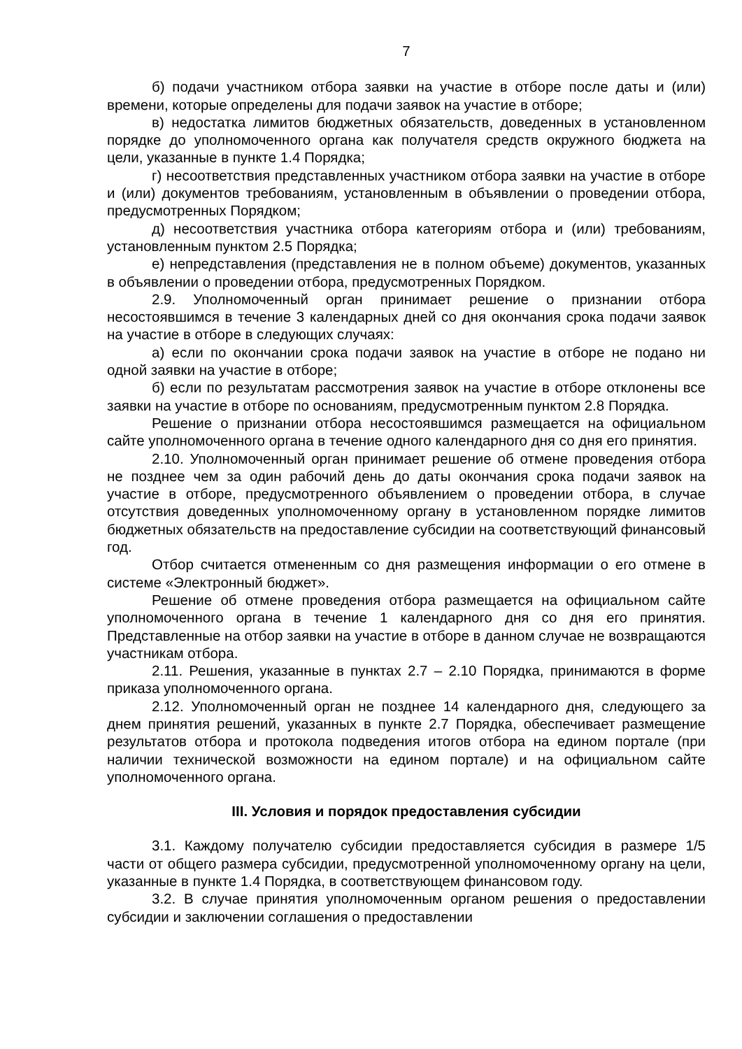7
б) подачи участником отбора заявки на участие в отборе после даты и (или) времени, которые определены для подачи заявок на участие в отборе;
в) недостатка лимитов бюджетных обязательств, доведенных в установленном порядке до уполномоченного органа как получателя средств окружного бюджета на цели, указанные в пункте 1.4 Порядка;
г) несоответствия представленных участником отбора заявки на участие в отборе и (или) документов требованиям, установленным в объявлении о проведении отбора, предусмотренных Порядком;
д) несоответствия участника отбора категориям отбора и (или) требованиям, установленным пунктом 2.5 Порядка;
е) непредставления (представления не в полном объеме) документов, указанных в объявлении о проведении отбора, предусмотренных Порядком.
2.9. Уполномоченный орган принимает решение о признании отбора несостоявшимся в течение 3 календарных дней со дня окончания срока подачи заявок на участие в отборе в следующих случаях:
а) если по окончании срока подачи заявок на участие в отборе не подано ни одной заявки на участие в отборе;
б) если по результатам рассмотрения заявок на участие в отборе отклонены все заявки на участие в отборе по основаниям, предусмотренным пунктом 2.8 Порядка.
Решение о признании отбора несостоявшимся размещается на официальном сайте уполномоченного органа в течение одного календарного дня со дня его принятия.
2.10. Уполномоченный орган принимает решение об отмене проведения отбора не позднее чем за один рабочий день до даты окончания срока подачи заявок на участие в отборе, предусмотренного объявлением о проведении отбора, в случае отсутствия доведенных уполномоченному органу в установленном порядке лимитов бюджетных обязательств на предоставление субсидии на соответствующий финансовый год.
Отбор считается отмененным со дня размещения информации о его отмене в системе «Электронный бюджет».
Решение об отмене проведения отбора размещается на официальном сайте уполномоченного органа в течение 1 календарного дня со дня его принятия. Представленные на отбор заявки на участие в отборе в данном случае не возвращаются участникам отбора.
2.11. Решения, указанные в пунктах 2.7 – 2.10 Порядка, принимаются в форме приказа уполномоченного органа.
2.12. Уполномоченный орган не позднее 14 календарного дня, следующего за днем принятия решений, указанных в пункте 2.7 Порядка, обеспечивает размещение результатов отбора и протокола подведения итогов отбора на едином портале (при наличии технической возможности на едином портале) и на официальном сайте уполномоченного органа.
III. Условия и порядок предоставления субсидии
3.1. Каждому получателю субсидии предоставляется субсидия в размере 1/5 части от общего размера субсидии, предусмотренной уполномоченному органу на цели, указанные в пункте 1.4 Порядка, в соответствующем финансовом году.
3.2. В случае принятия уполномоченным органом решения о предоставлении субсидии и заключении соглашения о предоставлении